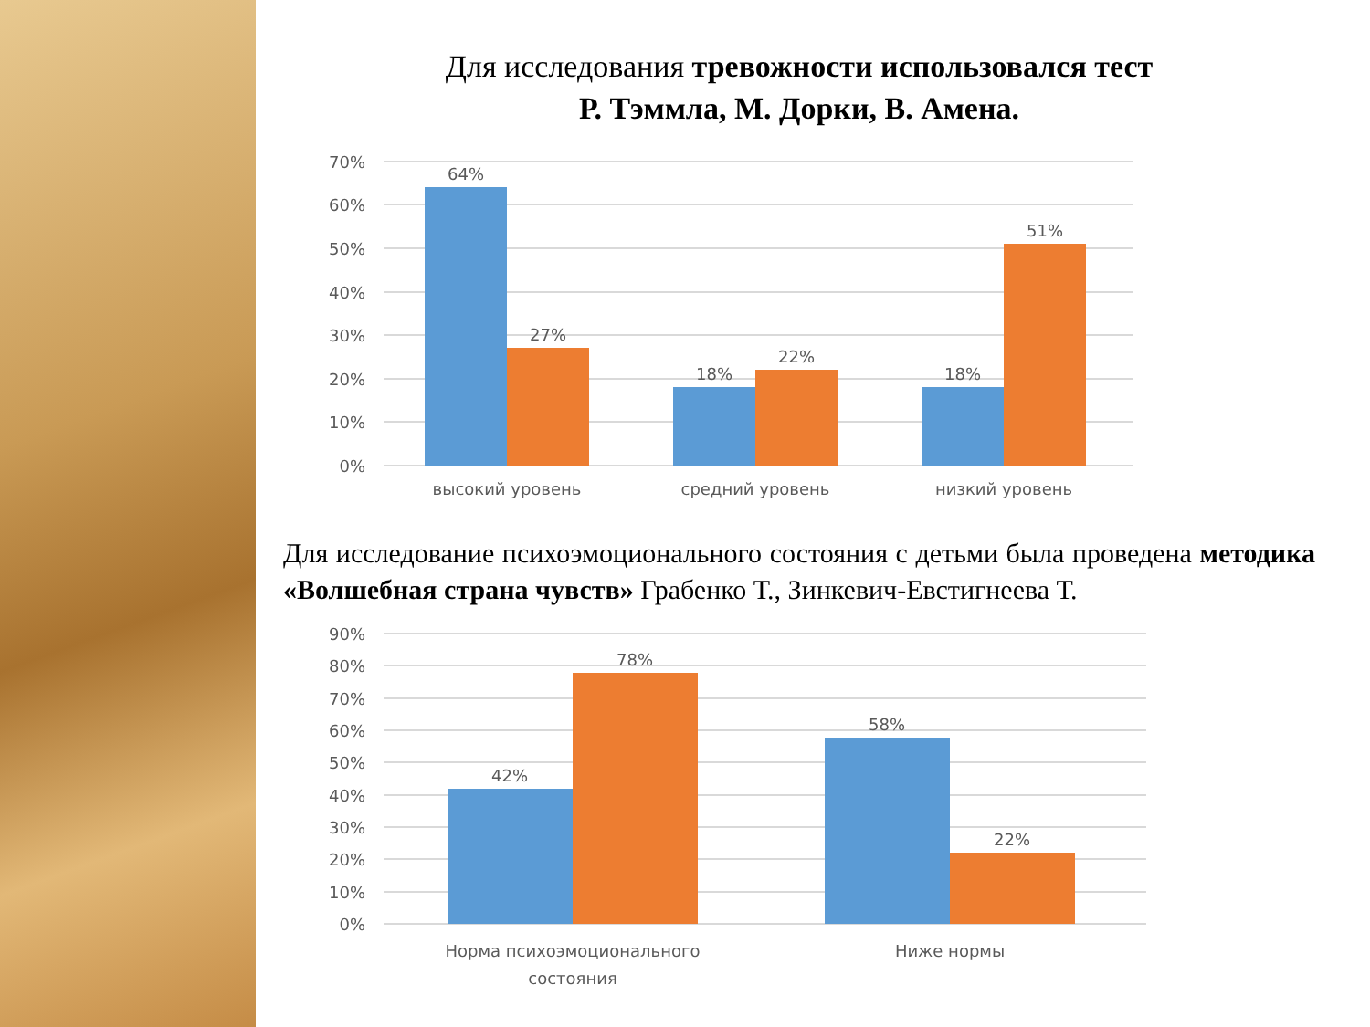Для исследования тревожности использовался тест
Р. Тэммла, М. Дорки, В. Амена.
70%
60%
50%
40%
30%
20%
10%
0%
64%
27%
18%
22%
18%
51%
высокий уровень
средний уровень
низкий уровень
Для исследование психоэмоционального состояния с детьми была проведена методика «Волшебная страна чувств» Грабенко Т., Зинкевич-Евстигнеева Т.
90%
80%
70%
60%
50%
40%
30%
20%
10%
0%
42%
78%
58%
22%
Норма психоэмоционального
состояния
Ниже нормы